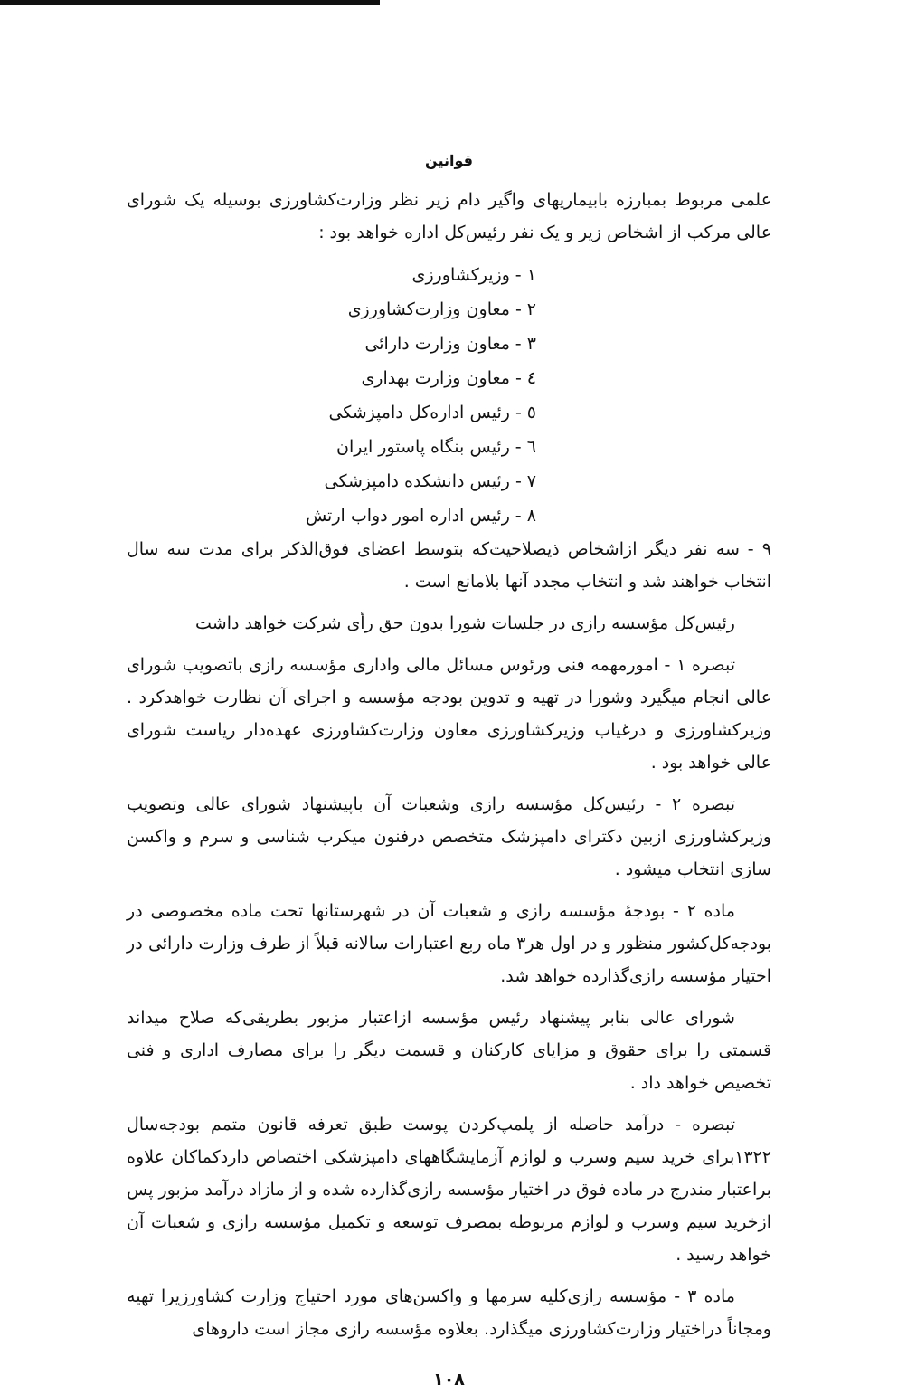قوانین
علمی مربوط بمبارزه بابیماریهای واگیر دام زیر نظر وزارت‌کشاورزی بوسیله یک شورای عالی مرکب از اشخاص زیر و یک نفر رئیس‌کل اداره خواهد بود :
۱ - وزیرکشاورزی
۲ - معاون وزارت‌کشاورزی
۳ - معاون وزارت دارائی
٤ - معاون وزارت بهداری
٥ - رئیس اداره‌کل دامپزشکی
٦ - رئیس بنگاه پاستور ایران
۷ - رئیس دانشکده دامپزشکی
۸ - رئیس اداره امور دواب ارتش
۹ - سه نفر دیگر ازاشخاص ذیصلاحیت‌که بتوسط اعضای فوق‌الذکر برای مدت سه سال انتخاب خواهند شد و انتخاب مجدد آنها بلامانع است .
رئیس‌کل مؤسسه رازی در جلسات شورا بدون حق رأی شرکت خواهد داشت
تبصره ۱ - امورمهمه فنی ورئوس مسائل مالی واداری مؤسسه رازی باتصویب شورای عالی انجام میگیرد وشورا در تهیه و تدوین بودجه مؤسسه و اجرای آن نظارت خواهدکرد . وزیرکشاورزی و درغیاب وزیرکشاورزی معاون وزارت‌کشاورزی عهده‌دار ریاست شورای عالی خواهد بود .
تبصره ۲ - رئیس‌کل مؤسسه رازی وشعبات آن باپیشنهاد شورای عالی وتصویب وزیرکشاورزی ازبین دکترای دامپزشک متخصص درفنون میکرب شناسی و سرم و واکسن سازی انتخاب میشود .
ماده ۲ - بودجهٔ مؤسسه رازی و شعبات آن در شهرستانها تحت ماده مخصوصی در بودجه‌کل‌کشور منظور و در اول هر۳ ماه ربع اعتبارات سالانه قبلاً از طرف وزارت دارائی در اختیار مؤسسه رازی‌گذارده خواهد شد.
شورای عالی بنابر پیشنهاد رئیس مؤسسه ازاعتبار مزبور بطریقی‌که صلاح میداند قسمتی را برای حقوق و مزایای کارکنان و قسمت دیگر را برای مصارف اداری و فنی تخصیص خواهد داد .
تبصره - درآمد حاصله از پلمپ‌کردن پوست طبق تعرفه قانون متمم بودجه‌سال ۱۳۲۲برای خرید سیم وسرب و لوازم آزمایشگاههای دامپزشکی اختصاص داردکماکان علاوه براعتبار مندرج در ماده فوق در اختیار مؤسسه رازی‌گذارده شده و از مازاد درآمد مزبور پس ازخرید سیم وسرب و لوازم مربوطه بمصرف توسعه و تکمیل مؤسسه رازی و شعبات آن خواهد رسید .
ماده ۳ - مؤسسه رازی‌کلیه سرمها و واکسن‌های مورد احتیاج وزارت کشاورزیرا تهیه ومجاناً دراختیار وزارت‌کشاورزی میگذارد. بعلاوه مؤسسه رازی مجاز است داروهای
۱۰۸